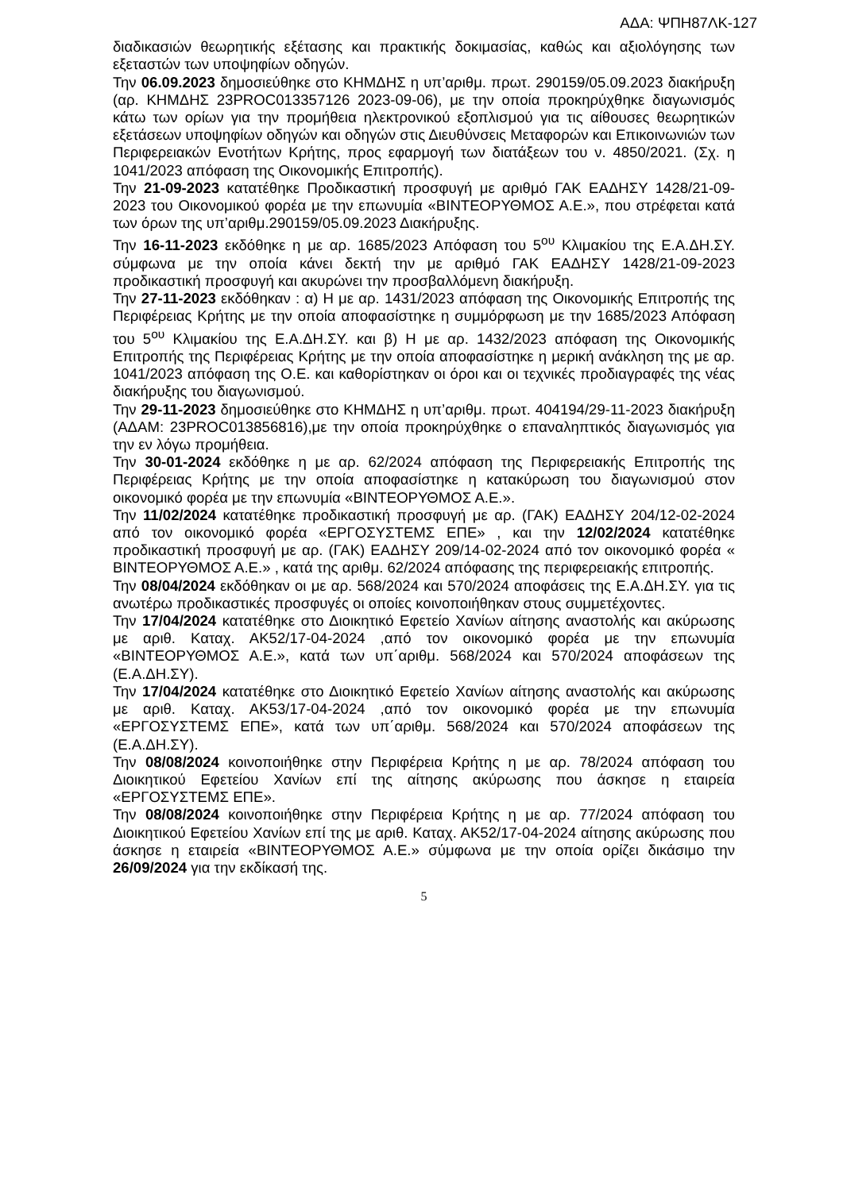ΑΔΑ: ΨΠΗ87ΛΚ-127
διαδικασιών θεωρητικής εξέτασης και πρακτικής δοκιμασίας, καθώς και αξιολόγησης των εξεταστών των υποψηφίων οδηγών.
Την 06.09.2023 δημοσιεύθηκε στο ΚΗΜΔΗΣ η υπ’αριθμ. πρωτ. 290159/05.09.2023 διακήρυξη (αρ. ΚΗΜΔΗΣ 23PROC013357126 2023-09-06), με την οποία προκηρύχθηκε διαγωνισμός κάτω των ορίων για την προμήθεια ηλεκτρονικού εξοπλισμού για τις αίθουσες θεωρητικών εξετάσεων υποψηφίων οδηγών και οδηγών στις Διευθύνσεις Μεταφορών και Επικοινωνιών των Περιφερειακών Ενοτήτων Κρήτης, προς εφαρμογή των διατάξεων του ν. 4850/2021. (Σχ. η 1041/2023 απόφαση της Οικονομικής Επιτροπής).
Την 21-09-2023 κατατέθηκε Προδικαστική προσφυγή με αριθμό ΓΑΚ ΕΑΔΗΣΥ 1428/21-09-2023 του Οικονομικού φορέα με την επωνυμία «ΒΙΝΤΕΟΡΥΘΜΟΣ Α.Ε.», που στρέφεται κατά των όρων της υπ’αριθμ.290159/05.09.2023 Διακήρυξης.
Την 16-11-2023 εκδόθηκε η με αρ. 1685/2023 Απόφαση του 5<sup>ου</sup> Κλιμακίου της Ε.Α.ΔΗ.ΣΥ. σύμφωνα με την οποία κάνει δεκτή την με αριθμό ΓΑΚ ΕΑΔΗΣΥ 1428/21-09-2023 προδικαστική προσφυγή και ακυρώνει την προσβαλλόμενη διακήρυξη.
Την 27-11-2023 εκδόθηκαν : α) Η με αρ. 1431/2023 απόφαση της Οικονομικής Επιτροπής της Περιφέρειας Κρήτης με την οποία αποφασίστηκε η συμμόρφωση με την 1685/2023 Απόφαση του 5<sup>ου</sup> Κλιμακίου της Ε.Α.ΔΗ.ΣΥ. και β) Η με αρ. 1432/2023 απόφαση της Οικονομικής Επιτροπής της Περιφέρειας Κρήτης με την οποία αποφασίστηκε η μερική ανάκληση της με αρ. 1041/2023 απόφαση της Ο.Ε. και καθορίστηκαν οι όροι και οι τεχνικές προδιαγραφές της νέας διακήρυξης του διαγωνισμού.
Την 29-11-2023 δημοσιεύθηκε στο ΚΗΜΔΗΣ η υπ’αριθμ. πρωτ. 404194/29-11-2023 διακήρυξη (ΑΔΑΜ: 23PROC013856816),με την οποία προκηρύχθηκε ο επαναληπτικός διαγωνισμός για την εν λόγω προμήθεια.
Την 30-01-2024 εκδόθηκε η με αρ. 62/2024 απόφαση της Περιφερειακής Επιτροπής της Περιφέρειας Κρήτης με την οποία αποφασίστηκε η κατακύρωση του διαγωνισμού στον οικονομικό φορέα με την επωνυμία «ΒΙΝΤΕΟΡΥΘΜΟΣ Α.Ε.».
Την 11/02/2024 κατατέθηκε προδικαστική προσφυγή με αρ. (ΓΑΚ) ΕΑΔΗΣΥ 204/12-02-2024 από τον οικονομικό φορέα «ΕΡΓΟΣΥΣΤΕΜΣ ΕΠΕ» , και την 12/02/2024 κατατέθηκε προδικαστική προσφυγή με αρ. (ΓΑΚ) ΕΑΔΗΣΥ 209/14-02-2024 από τον οικονομικό φορέα « ΒΙΝΤΕΟΡΥΘΜΟΣ Α.Ε.» , κατά της αριθμ. 62/2024 απόφασης της περιφερειακής επιτροπής.
Την 08/04/2024 εκδόθηκαν οι με αρ. 568/2024 και 570/2024 αποφάσεις της Ε.Α.ΔΗ.ΣΥ. για τις ανωτέρω προδικαστικές προσφυγές οι οποίες κοινοποιήθηκαν στους συμμετέχοντες.
Την 17/04/2024 κατατέθηκε στο Διοικητικό Εφετείο Χανίων αίτησης αναστολής και ακύρωσης με αριθ. Καταχ. ΑΚ52/17-04-2024 ,από τον οικονομικό φορέα με την επωνυμία «ΒΙΝΤΕΟΡΥΘΜΟΣ Α.Ε.», κατά των υπ΄αριθμ. 568/2024 και 570/2024 αποφάσεων της (Ε.Α.ΔΗ.ΣΥ).
Την 17/04/2024 κατατέθηκε στο Διοικητικό Εφετείο Χανίων αίτησης αναστολής και ακύρωσης με αριθ. Καταχ. ΑΚ53/17-04-2024 ,από τον οικονομικό φορέα με την επωνυμία «ΕΡΓΟΣΥΣΤΕΜΣ ΕΠΕ», κατά των υπ΄αριθμ. 568/2024 και 570/2024 αποφάσεων της (Ε.Α.ΔΗ.ΣΥ).
Την 08/08/2024 κοινοποιήθηκε στην Περιφέρεια Κρήτης η με αρ. 78/2024 απόφαση του Διοικητικού Εφετείου Χανίων επί της αίτησης ακύρωσης που άσκησε η εταιρεία «ΕΡΓΟΣΥΣΤΕΜΣ ΕΠΕ».
Την 08/08/2024 κοινοποιήθηκε στην Περιφέρεια Κρήτης η με αρ. 77/2024 απόφαση του Διοικητικού Εφετείου Χανίων επί της με αριθ. Καταχ. ΑΚ52/17-04-2024 αίτησης ακύρωσης που άσκησε η εταιρεία «ΒΙΝΤΕΟΡΥΘΜΟΣ Α.Ε.» σύμφωνα με την οποία ορίζει δικάσιμο την 26/09/2024 για την εκδίκασή της.
5